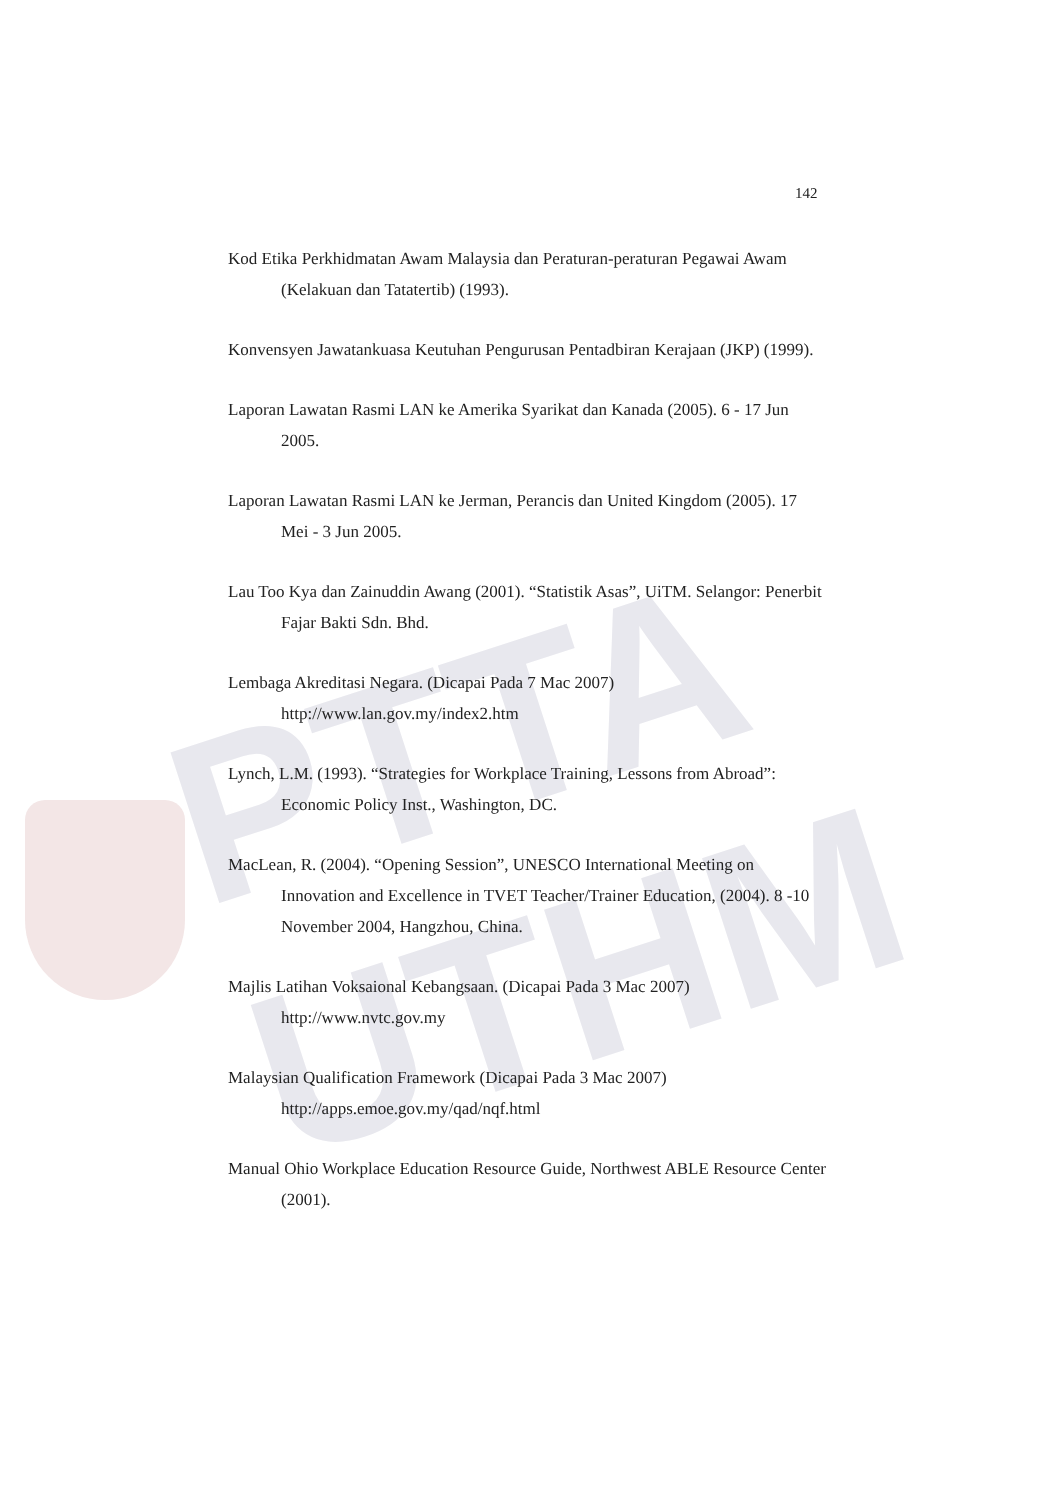PTTA UTHM
142
Kod Etika Perkhidmatan Awam Malaysia dan Peraturan-peraturan Pegawai Awam (Kelakuan dan Tatatertib) (1993).
Konvensyen Jawatankuasa Keutuhan Pengurusan Pentadbiran Kerajaan (JKP) (1999).
Laporan Lawatan Rasmi LAN ke Amerika Syarikat dan Kanada (2005). 6 - 17 Jun 2005.
Laporan Lawatan Rasmi LAN ke Jerman, Perancis dan United Kingdom (2005). 17 Mei - 3 Jun 2005.
Lau Too Kya dan Zainuddin Awang (2001). “Statistik Asas”, UiTM. Selangor: Penerbit Fajar Bakti Sdn. Bhd.
Lembaga Akreditasi Negara. (Dicapai Pada 7 Mac 2007) http://www.lan.gov.my/index2.htm
Lynch, L.M. (1993). “Strategies for Workplace Training, Lessons from Abroad”: Economic Policy Inst., Washington, DC.
MacLean, R. (2004). “Opening Session”, UNESCO International Meeting on Innovation and Excellence in TVET Teacher/Trainer Education, (2004). 8 -10 November 2004, Hangzhou, China.
Majlis Latihan Voksaional Kebangsaan. (Dicapai Pada 3 Mac 2007) http://www.nvtc.gov.my
Malaysian Qualification Framework (Dicapai Pada 3 Mac 2007) http://apps.emoe.gov.my/qad/nqf.html
Manual Ohio Workplace Education Resource Guide, Northwest ABLE Resource Center (2001).